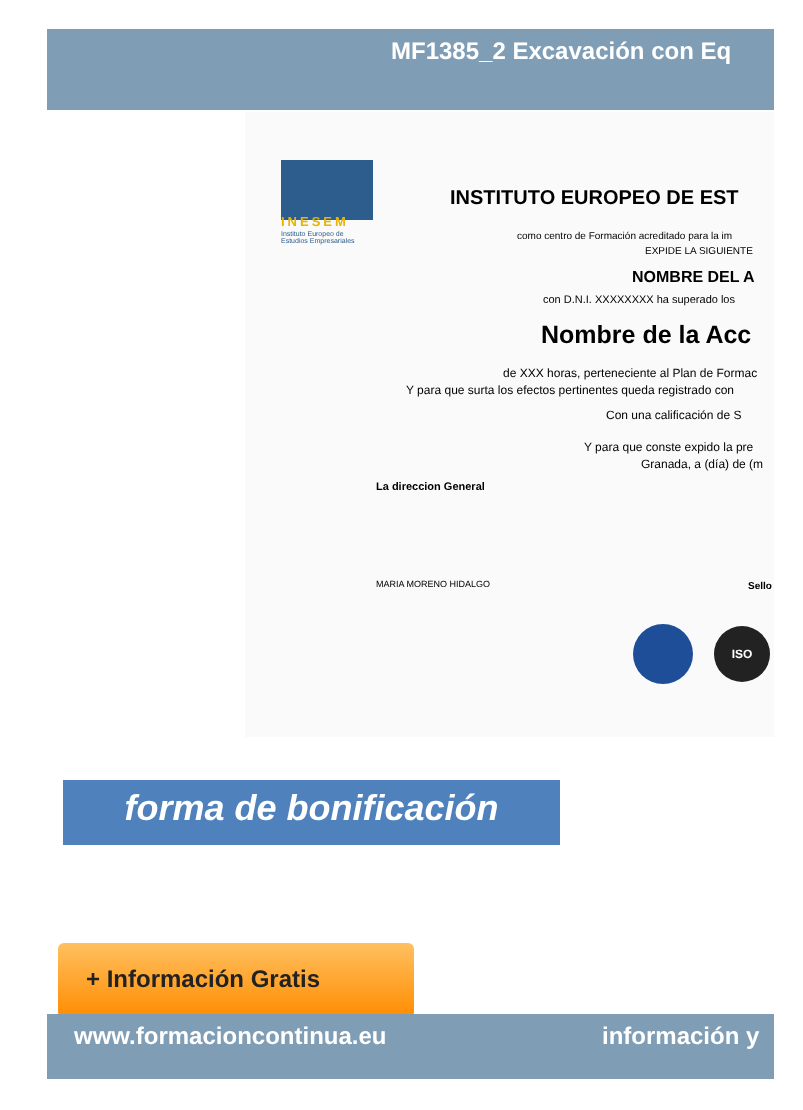MF1385_2 Excavación con Eq
INESEM
Instituto Europeo de
Estudios Empresariales
INSTITUTO EUROPEO DE EST
como centro de Formación acreditado para la im
EXPIDE LA SIGUIENTE
NOMBRE DEL A
con D.N.I. XXXXXXXX ha superado los
Nombre de la Acc
de XXX horas, perteneciente al Plan de Formac
Y para que surta los efectos pertinentes queda registrado con
Con una calificación de S
Y para que conste expido la pre
Granada, a (día) de (m
La direccion General
MARIA MORENO HIDALGO Sello
ISO
forma de bonificación
+ Información Gratis
www.formacioncontinua.eu información y